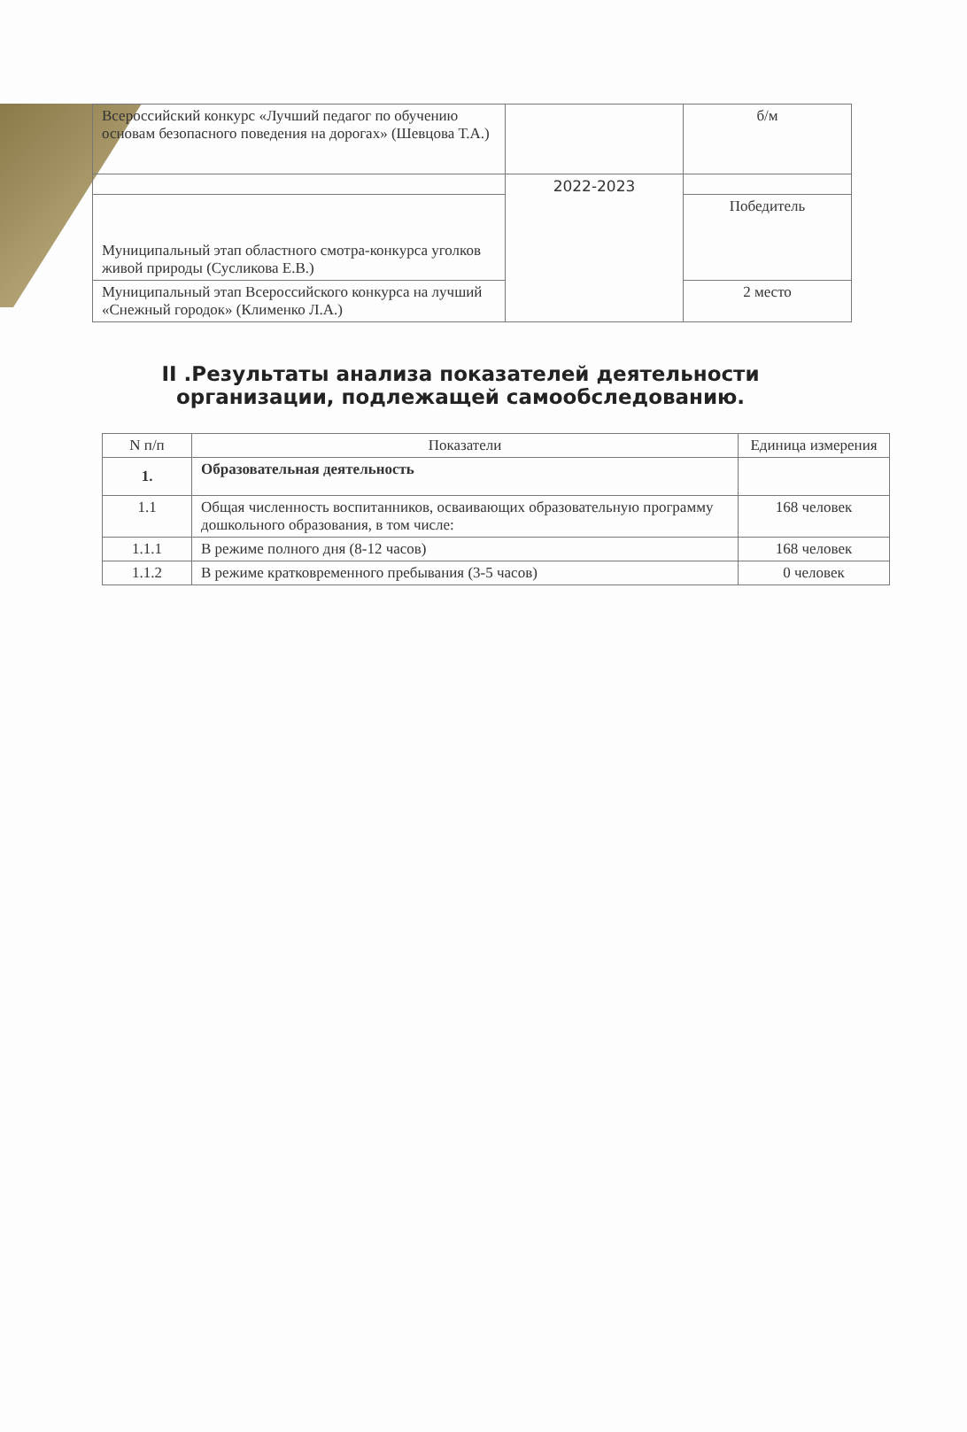| Всероссийский конкурс «Лучший педагог по обучению основам безопасного поведения на дорогах» (Шевцова Т.А.) | | б/м |
| | 2022-2023 | |
| Муниципальный этап областного смотра-конкурса уголков живой природы (Сусликова Е.В.) | | Победитель |
| Муниципальный этап Всероссийского конкурса на лучший «Снежный городок» (Клименко Л.А.) | | 2 место |
II .Результаты анализа показателей деятельности организации, подлежащей самообследованию.
| N п/п | Показатели | Единица измерения |
| --- | --- | --- |
| 1. | Образовательная деятельность | |
| 1.1 | Общая численность воспитанников, осваивающих образовательную программу дошкольного образования, в том числе: | 168 человек |
| 1.1.1 | В режиме полного дня (8-12 часов) | 168 человек |
| 1.1.2 | В режиме кратковременного пребывания (3-5 часов) | 0 человек |